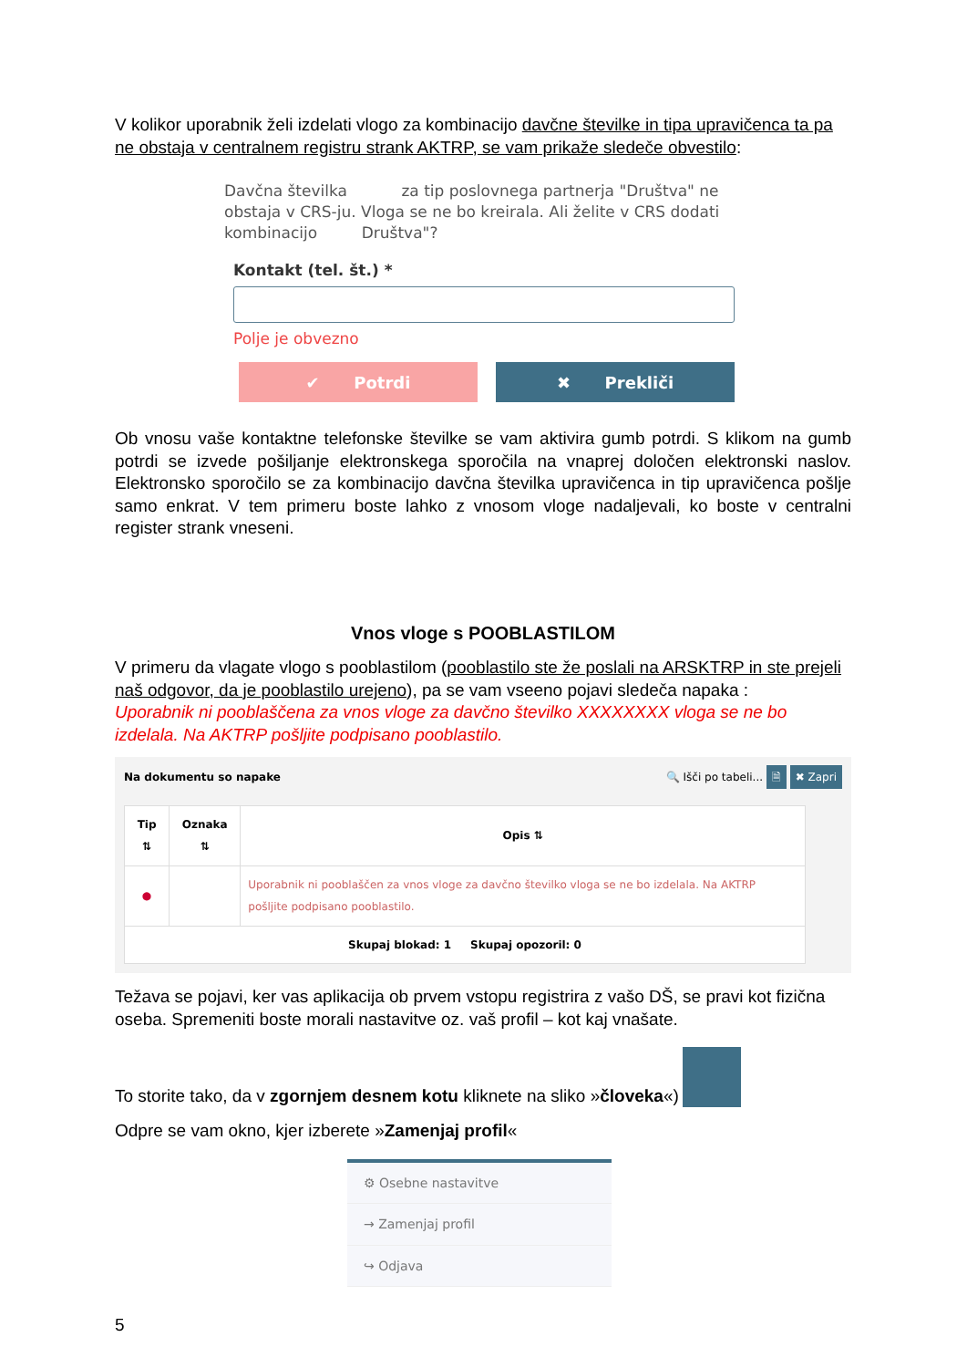V kolikor uporabnik želi izdelati vlogo za kombinacijo davčne številke in tipa upravičenca ta pa ne obstaja v centralnem registru strank AKTRP, se vam prikaže sledeče obvestilo:
Davčna številka za tip poslovnega partnerja "Društva" ne obstaja v CRS-ju. Vloga se ne bo kreirala. Ali želite v CRS dodati kombinacijo Društva"?
Kontakt (tel. št.) *
Polje je obvezno
✔ Potrdi ✖ Prekliči
Ob vnosu vaše kontaktne telefonske številke se vam aktivira gumb potrdi. S klikom na gumb potrdi se izvede pošiljanje elektronskega sporočila na vnaprej določen elektronski naslov. Elektronsko sporočilo se za kombinacijo davčna številka upravičenca in tip upravičenca pošlje samo enkrat. V tem primeru boste lahko z vnosom vloge nadaljevali, ko boste v centralni register strank vneseni.
Vnos vloge s POOBLASTILOM
V primeru da vlagate vlogo s pooblastilom (pooblastilo ste že poslali na ARSKTRP in ste prejeli naš odgovor, da je pooblastilo urejeno), pa se vam vseeno pojavi sledeča napaka :
Uporabnik ni pooblaščena za vnos vloge za davčno številko XXXXXXXX vloga se ne bo izdelala. Na AKTRP pošljite podpisano pooblastilo.
Na dokumentu so napake 🔍 Išči po tabeli... 🗎 ✖ Zapri
| Tip ⇅ | Oznaka ⇅ | Opis ⇅ |
| --- | --- | --- |
| ● | | Uporabnik ni pooblaščen za vnos vloge za davčno številko vloga se ne bo izdelala. Na AKTRP pošljite podpisano pooblastilo. |
| Skupaj blokad: 1 Skupaj opozoril: 0 | | |
Težava se pojavi, ker vas aplikacija ob prvem vstopu registrira z vašo DŠ, se pravi kot fizična oseba. Spremeniti boste morali nastavitve oz. vaš profil – kot kaj vnašate.
To storite tako, da v zgornjem desnem kotu kliknete na sliko » človeka «)
Odpre se vam okno, kjer izberete »Zamenjaj profil«
⚙ Osebne nastavitve
→ Zamenjaj profil
↪ Odjava
5